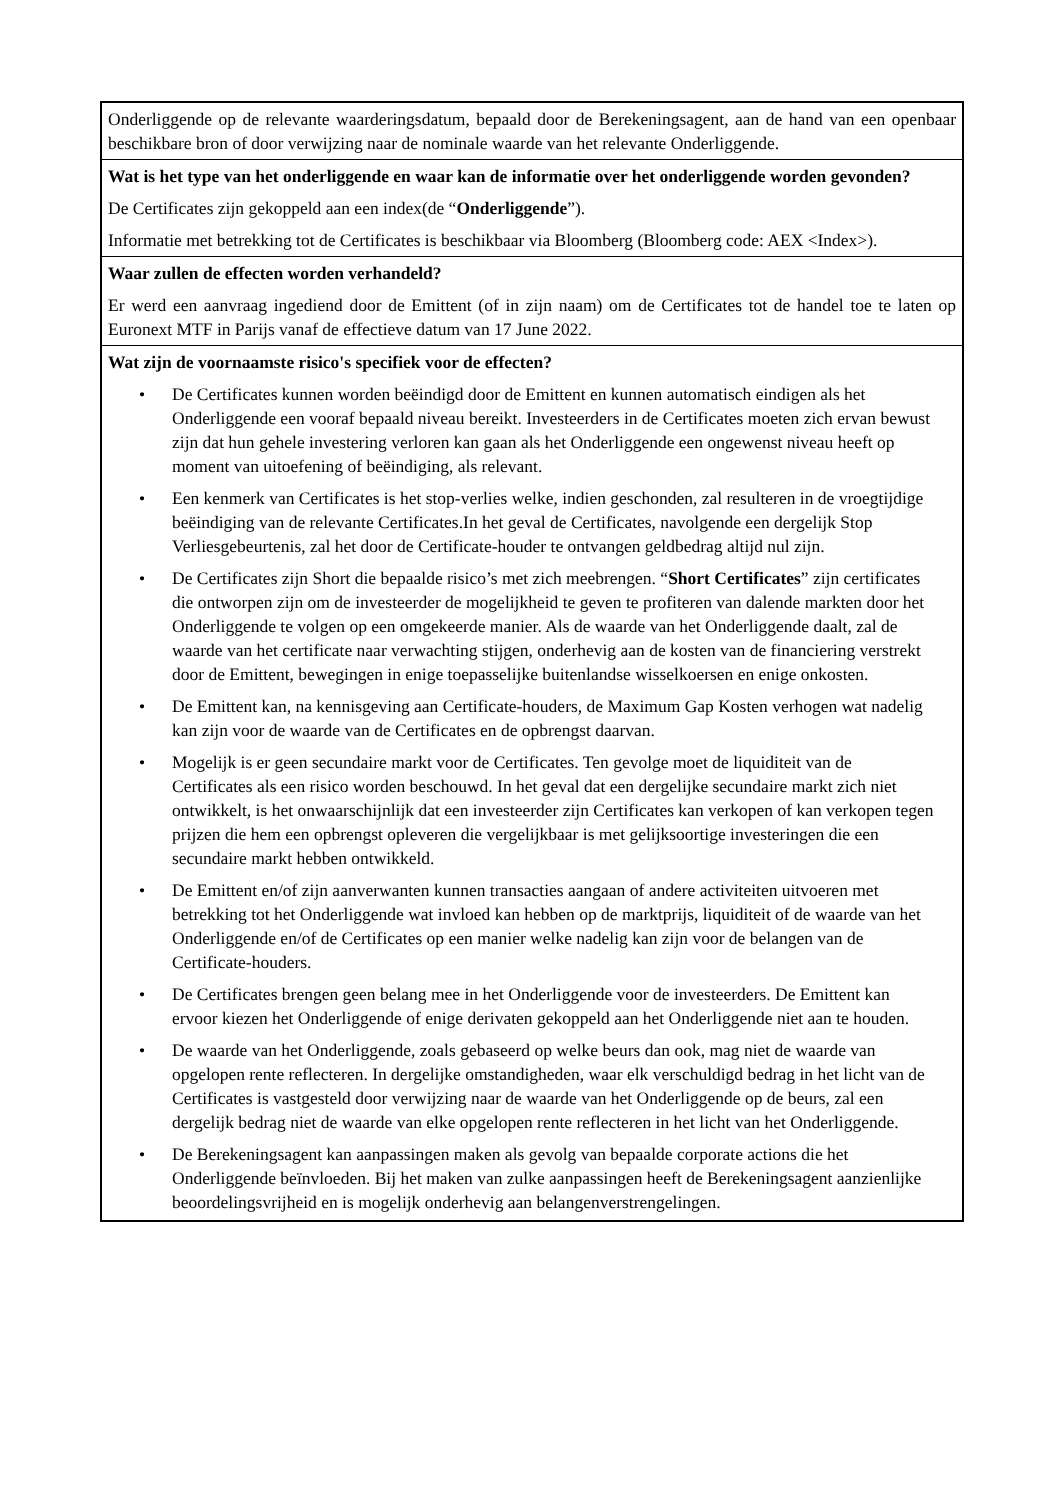Onderliggende op de relevante waarderingsdatum, bepaald door de Berekeningsagent, aan de hand van een openbaar beschikbare bron of door verwijzing naar de nominale waarde van het relevante Onderliggende.
Wat is het type van het onderliggende en waar kan de informatie over het onderliggende worden gevonden?
De Certificates zijn gekoppeld aan een index(de “Onderliggende”).
Informatie met betrekking tot de Certificates is beschikbaar via Bloomberg (Bloomberg code: AEX <Index>).
Waar zullen de effecten worden verhandeld?
Er werd een aanvraag ingediend door de Emittent (of in zijn naam) om de Certificates tot de handel toe te laten op Euronext MTF in Parijs vanaf de effectieve datum van 17 June 2022.
Wat zijn de voornaamste risico's specifiek voor de effecten?
• De Certificates kunnen worden beëindigd door de Emittent en kunnen automatisch eindigen als het Onderliggende een vooraf bepaald niveau bereikt. Investeerders in de Certificates moeten zich ervan bewust zijn dat hun gehele investering verloren kan gaan als het Onderliggende een ongewenst niveau heeft op moment van uitoefening of beëindiging, als relevant.
• Een kenmerk van Certificates is het stop-verlies welke, indien geschonden, zal resulteren in de vroegtijdige beëindiging van de relevante Certificates.In het geval de Certificates, navolgende een dergelijk Stop Verliesgebeurtenis, zal het door de Certificate-houder te ontvangen geldbedrag altijd nul zijn.
• De Certificates zijn Short die bepaalde risico’s met zich meebrengen. “Short Certificates” zijn certificates die ontworpen zijn om de investeerder de mogelijkheid te geven te profiteren van dalende markten door het Onderliggende te volgen op een omgekeerde manier. Als de waarde van het Onderliggende daalt, zal de waarde van het certificate naar verwachting stijgen, onderhevig aan de kosten van de financiering verstrekt door de Emittent, bewegingen in enige toepasselijke buitenlandse wisselkoersen en enige onkosten.
• De Emittent kan, na kennisgeving aan Certificate-houders, de Maximum Gap Kosten verhogen wat nadelig kan zijn voor de waarde van de Certificates en de opbrengst daarvan.
• Mogelijk is er geen secundaire markt voor de Certificates. Ten gevolge moet de liquiditeit van de Certificates als een risico worden beschouwd. In het geval dat een dergelijke secundaire markt zich niet ontwikkelt, is het onwaarschijnlijk dat een investeerder zijn Certificates kan verkopen of kan verkopen tegen prijzen die hem een opbrengst opleveren die vergelijkbaar is met gelijksoortige investeringen die een secundaire markt hebben ontwikkeld.
• De Emittent en/of zijn aanverwanten kunnen transacties aangaan of andere activiteiten uitvoeren met betrekking tot het Onderliggende wat invloed kan hebben op de marktprijs, liquiditeit of de waarde van het Onderliggende en/of de Certificates op een manier welke nadelig kan zijn voor de belangen van de Certificate-houders.
• De Certificates brengen geen belang mee in het Onderliggende voor de investeerders. De Emittent kan ervoor kiezen het Onderliggende of enige derivaten gekoppeld aan het Onderliggende niet aan te houden.
• De waarde van het Onderliggende, zoals gebaseerd op welke beurs dan ook, mag niet de waarde van opgelopen rente reflecteren. In dergelijke omstandigheden, waar elk verschuldigd bedrag in het licht van de Certificates is vastgesteld door verwijzing naar de waarde van het Onderliggende op de beurs, zal een dergelijk bedrag niet de waarde van elke opgelopen rente reflecteren in het licht van het Onderliggende.
• De Berekeningsagent kan aanpassingen maken als gevolg van bepaalde corporate actions die het Onderliggende beïnvloeden. Bij het maken van zulke aanpassingen heeft de Berekeningsagent aanzienlijke beoordelingsvrijheid en is mogelijk onderhevig aan belangenverstrengelingen.